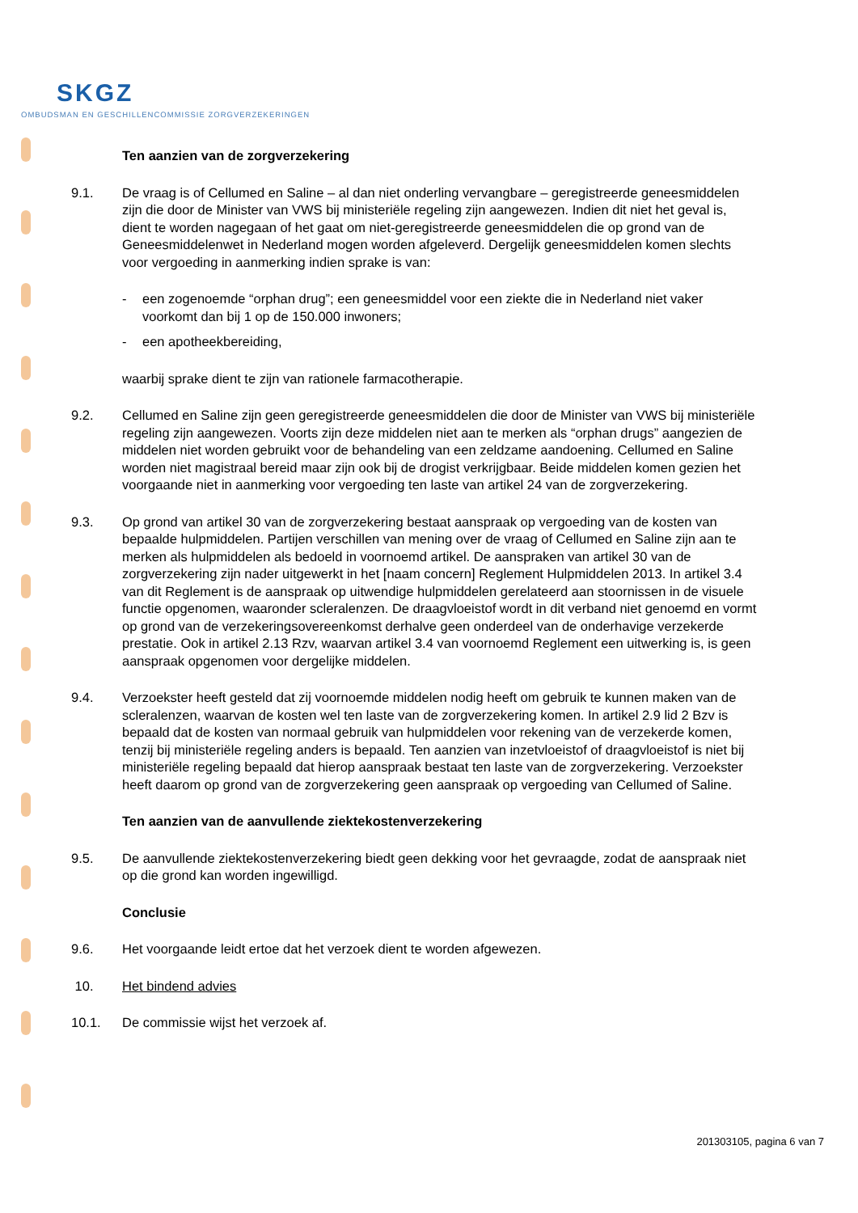SKGZ
OMBUDSMAN EN GESCHILLENCOMMISSIE ZORGVERZEKERINGEN
Ten aanzien van de zorgverzekering
9.1. De vraag is of Cellumed en Saline – al dan niet onderling vervangbare – geregistreerde geneesmiddelen zijn die door de Minister van VWS bij ministeriële regeling zijn aangewezen. Indien dit niet het geval is, dient te worden nagegaan of het gaat om niet-geregistreerde geneesmiddelen die op grond van de Geneesmiddelenwet in Nederland mogen worden afgeleverd. Dergelijk geneesmiddelen komen slechts voor vergoeding in aanmerking indien sprake is van:
- een zogenoemde “orphan drug”; een geneesmiddel voor een ziekte die in Nederland niet vaker voorkomt dan bij 1 op de 150.000 inwoners;
- een apotheekbereiding,
waarbij sprake dient te zijn van rationele farmacotherapie.
9.2. Cellumed en Saline zijn geen geregistreerde geneesmiddelen die door de Minister van VWS bij ministeriële regeling zijn aangewezen. Voorts zijn deze middelen niet aan te merken als “orphan drugs” aangezien de middelen niet worden gebruikt voor de behandeling van een zeldzame aandoening. Cellumed en Saline worden niet magistraal bereid maar zijn ook bij de drogist verkrijgbaar. Beide middelen komen gezien het voorgaande niet in aanmerking voor vergoeding ten laste van artikel 24 van de zorgverzekering.
9.3. Op grond van artikel 30 van de zorgverzekering bestaat aanspraak op vergoeding van de kosten van bepaalde hulpmiddelen. Partijen verschillen van mening over de vraag of Cellumed en Saline zijn aan te merken als hulpmiddelen als bedoeld in voornoemd artikel. De aanspraken van artikel 30 van de zorgverzekering zijn nader uitgewerkt in het [naam concern] Reglement Hulpmiddelen 2013. In artikel 3.4 van dit Reglement is de aanspraak op uitwendige hulpmiddelen gerelateerd aan stoornissen in de visuele functie opgenomen, waaronder scleralenzen. De draagvloeistof wordt in dit verband niet genoemd en vormt op grond van de verzekeringsovereenkomst derhalve geen onderdeel van de onderhavige verzekerde prestatie. Ook in artikel 2.13 Rzv, waarvan artikel 3.4 van voornoemd Reglement een uitwerking is, is geen aanspraak opgenomen voor dergelijke middelen.
9.4. Verzoekster heeft gesteld dat zij voornoemde middelen nodig heeft om gebruik te kunnen maken van de scleralenzen, waarvan de kosten wel ten laste van de zorgverzekering komen. In artikel 2.9 lid 2 Bzv is bepaald dat de kosten van normaal gebruik van hulpmiddelen voor rekening van de verzekerde komen, tenzij bij ministeriële regeling anders is bepaald. Ten aanzien van inzetvloeistof of draagvloeistof is niet bij ministeriële regeling bepaald dat hierop aanspraak bestaat ten laste van de zorgverzekering. Verzoekster heeft daarom op grond van de zorgverzekering geen aanspraak op vergoeding van Cellumed of Saline.
Ten aanzien van de aanvullende ziektekostenverzekering
9.5. De aanvullende ziektekostenverzekering biedt geen dekking voor het gevraagde, zodat de aanspraak niet op die grond kan worden ingewilligd.
Conclusie
9.6. Het voorgaande leidt ertoe dat het verzoek dient te worden afgewezen.
10. Het bindend advies
10.1. De commissie wijst het verzoek af.
201303105, pagina 6 van 7